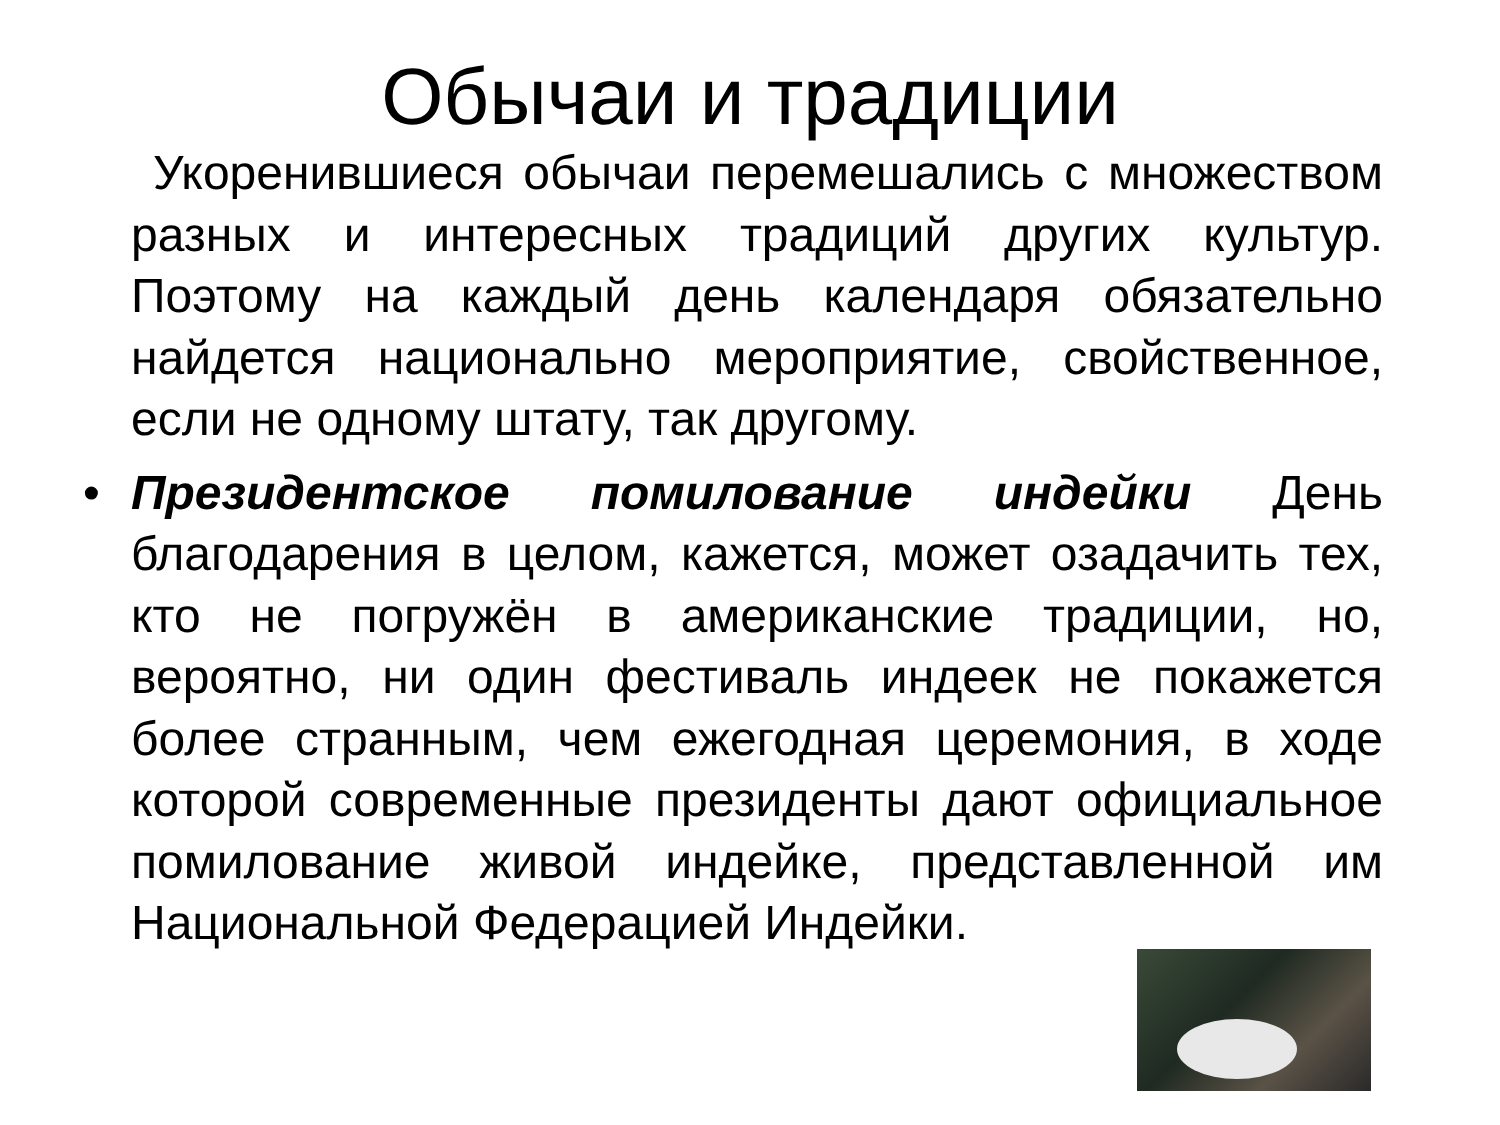Обычаи и традиции
Укоренившиеся обычаи перемешались с множеством разных и интересных традиций других культур. Поэтому на каждый день календаря обязательно найдется национально мероприятие, свойственное, если не одному штату, так другому.
• Президентское помилование индейки День благодарения в целом, кажется, может озадачить тех, кто не погружён в американские традиции, но, вероятно, ни один фестиваль индеек не покажется более странным, чем ежегодная церемония, в ходе которой современные президенты дают официальное помилование живой индейке, представленной им Национальной Федерацией Индейки.